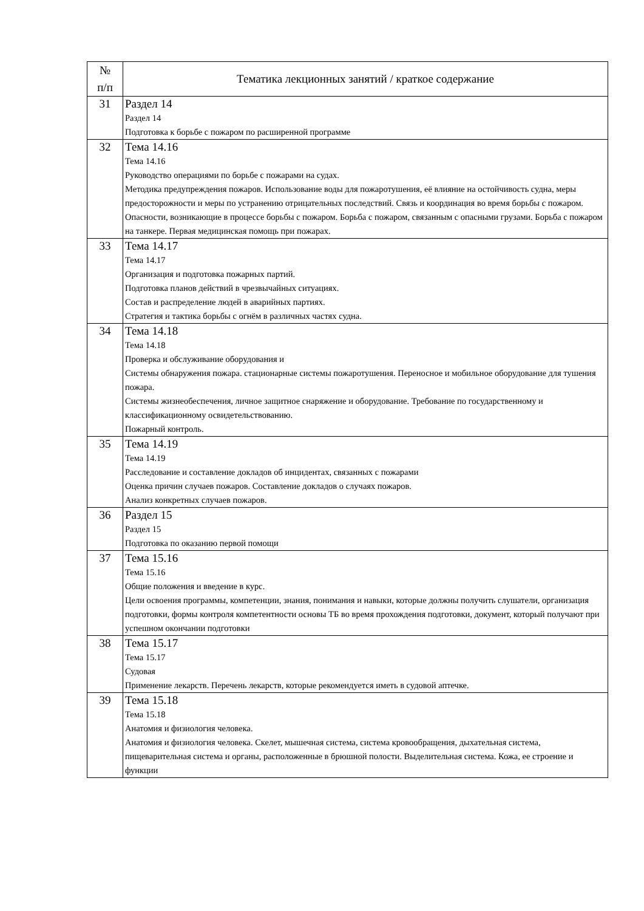| № п/п | Тематика лекционных занятий / краткое содержание |
| --- | --- |
| 31 | Раздел 14 Раздел 14 Подготовка к борьбе с пожаром по расширенной программе |
| 32 | Тема 14.16 Тема 14.16 Руководство операциями по борьбе с пожарами на судах. Методика предупреждения пожаров. Использование воды для пожаротушения, её влияние на остойчивость судна, меры предосторожности и меры по устранению отрицательных последствий. Связь и координация во время борьбы с пожаром. Опасности, возникающие в процессе борьбы с пожаром. Борьба с пожаром, связанным с опасными грузами. Борьба с пожаром на танкере. Первая медицинская помощь при пожарах. |
| 33 | Тема 14.17 Тема 14.17 Организация и подготовка пожарных партий. Подготовка планов действий в чрезвычайных ситуациях. Состав и распределение людей в аварийных партиях. Стратегия и тактика борьбы с огнём в различных частях судна. |
| 34 | Тема 14.18 Тема 14.18 Проверка и обслуживание оборудования и Системы обнаружения пожара. стационарные системы пожаротушения. Переносное и мобильное оборудование для тушения пожара. Системы жизнеобеспечения, личное защитное снаряжение и оборудование. Требование по государственному и классификационному освидетельствованию. Пожарный контроль. |
| 35 | Тема 14.19 Тема 14.19 Расследование и составление докладов об инцидентах, связанных с пожарами Оценка причин случаев пожаров. Составление докладов о случаях пожаров. Анализ конкретных случаев пожаров. |
| 36 | Раздел 15 Раздел 15 Подготовка по оказанию первой помощи |
| 37 | Тема 15.16 Тема 15.16 Общие положения и введение в курс. Цели освоения программы, компетенции, знания, понимания и навыки, которые должны получить слушатели, организация подготовки, формы контроля компетентности основы ТБ во время прохождения подготовки, документ, который получают при успешном окончании подготовки |
| 38 | Тема 15.17 Тема 15.17 Судовая Применение лекарств. Перечень лекарств, которые рекомендуется иметь в судовой аптечке. |
| 39 | Тема 15.18 Тема 15.18 Анатомия и физиология человека. Анатомия и физиология человека. Скелет, мышечная система, система кровообращения, дыхательная система, пищеварительная система и органы, расположенные в брюшной полости. Выделительная система. Кожа, ее строение и функции |